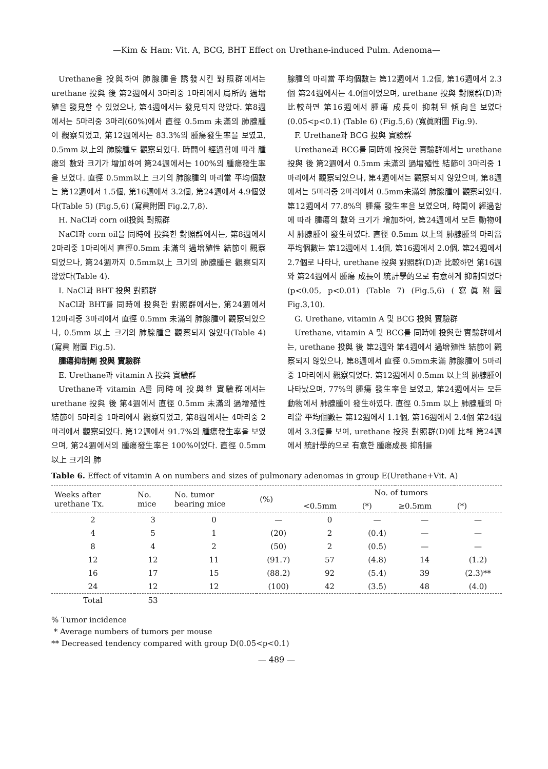—Kim & Ham: Vit. A, BCG, BHT Effect on Urethane-induced Pulm. Adenoma—
Urethane을 投與하여 肺腺腫을 誘發시킨 對照群에서는 urethane 投與 後 第2週에서 3마리중 1마리에서 局所的 過增殖을 發見할 수 있었으나, 第4週에서는 發見되지 않았다. 第8週에서는 5마리중 3마리(60%)에서 直徑 0.5mm 未滿의 肺腺腫이 觀察되었고, 第12週에서는 83.3%의 腫瘍發生率을 보였고, 0.5mm 以上의 肺腺腫도 觀察되었다. 時間이 經過함에 따라 腫瘍의 數와 크기가 增加하여 第24週에서는 100%의 腫瘍發生率을 보였다. 直徑 0.5mm以上 크기의 肺腺腫의 마리當 平均個數는 第12週에서 1.5個, 第16週에서 3.2個, 第24週에서 4.9個였다(Table 5) (Fig.5,6) (寫眞附圖 Fig.2,7,8).
H. NaCl과 corn oil投與 對照群
NaCl과 corn oil을 同時에 投與한 對照群에서는, 第8週에서 2마리중 1마리에서 直徑0.5mm 未滿의 過增殖性 結節이 觀察되었으나, 第24週까지 0.5mm以上 크기의 肺腺腫은 觀察되지 않았다(Table 4).
I. NaCl과 BHT 投與 對照群
NaCl과 BHT를 同時에 投與한 對照群에서는, 第24週에서 12마리중 3마리에서 直徑 0.5mm 未滿의 肺腺腫이 觀察되었으나, 0.5mm 以上 크기의 肺腺腫은 觀察되지 않았다(Table 4)(寫眞 附圖 Fig.5).
腫瘍抑制劑 投與 實驗群
E. Urethane과 vitamin A 投與 實驗群
Urethane과 vitamin A를 同時에 投與한 實驗群에서는 urethane 投與 後 第4週에서 直徑 0.5mm 未滿의 過增殖性 結節이 5마리중 1마리에서 觀察되었고, 第8週에서는 4마리중 2마리에서 觀察되었다. 第12週에서 91.7%의 腫瘍發生率을 보였으며, 第24週에서의 腫瘍發生率은 100%이었다. 直徑 0.5mm 以上 크기의 肺
腺腫의 마리當 平均個數는 第12週에서 1.2個, 第16週에서 2.3個 第24週에서는 4.0個이었으며, urethane 投與 對照群(D)과 比較하면 第16週에서 腫瘍 成長이 抑制된 傾向을 보였다(0.05<p<0.1) (Table 6) (Fig.5,6) (寬眞附圖 Fig.9).
F. Urethane과 BCG 投與 實驗群
Urethane과 BCG를 同時에 投與한 實驗群에서는 urethane投與 後 第2週에서 0.5mm 未滿의 過增殖性 結節이 3마리중 1마리에서 觀察되었으나, 第4週에서는 觀察되지 않았으며, 第8週에서는 5마리중 2마리에서 0.5mm未滿의 肺腺腫이 觀察되었다. 第12週에서 77.8%의 腫瘍 發生率을 보였으며, 時間이 經過함에 따라 腫瘍의 數와 크기가 增加하여, 第24週에서 모든 動物에서 肺腺腫이 發生하였다. 直徑 0.5mm 以上의 肺腺腫의 마리當 平均個數는 第12週에서 1.4個, 第16週에서 2.0個, 第24週에서 2.7個로 나타나, urethane 投與 對照群(D)과 比較하면 第16週와 第24週에서 腫瘍 成長이 統計學的으로 有意하게 抑制되었다(p<0.05, p<0.01) (Table 7) (Fig.5,6) (寫眞附圖 Fig.3,10).
G. Urethane, vitamin A 및 BCG 投與 實驗群
Urethane, vitamin A 및 BCG를 同時에 投與한 實驗群에서는, urethane 投與 後 第2週와 第4週에서 過增殖性 結節이 觀察되지 않았으나, 第8週에서 直徑 0.5mm未滿 肺腺腫이 5마리중 1마리에서 觀察되었다. 第12週에서 0.5mm 以上의 肺腺腫이 나타났으며, 77%의 腫瘍 發生率을 보였고, 第24週에서는 모든 動物에서 肺腺腫이 發生하였다. 直徑 0.5mm 以上 肺腺腫의 마리當 平均個數는 第12週에서 1.1個, 第16週에서 2.4個 第24週에서 3.3個를 보여, urethane 投與 對照群(D)에 比해 第24週에서 統計學的으로 有意한 腫瘍成長 抑制를
Table 6. Effect of vitamin A on numbers and sizes of pulmonary adenomas in group E(Urethane+Vit. A)
| Weeks after urethane Tx. | No. mice | No. tumor bearing mice | (%) | No. of tumors | | | |
| --- | --- | --- | --- | --- | --- | --- | --- |
| | | | | <0.5mm | (*) | ≥0.5mm | (*) |
| 2 | 3 | 0 | — | 0 | — | — | — |
| 4 | 5 | 1 | (20) | 2 | (0.4) | — | — |
| 8 | 4 | 2 | (50) | 2 | (0.5) | — | — |
| 12 | 12 | 11 | (91.7) | 57 | (4.8) | 14 | (1.2) |
| 16 | 17 | 15 | (88.2) | 92 | (5.4) | 39 | (2.3)** |
| 24 | 12 | 12 | (100) | 42 | (3.5) | 48 | (4.0) |
| Total | 53 | | | | | | |
% Tumor incidence
* Average numbers of tumors per mouse
** Decreased tendency compared with group D(0.05<p<0.1)
— 489 —